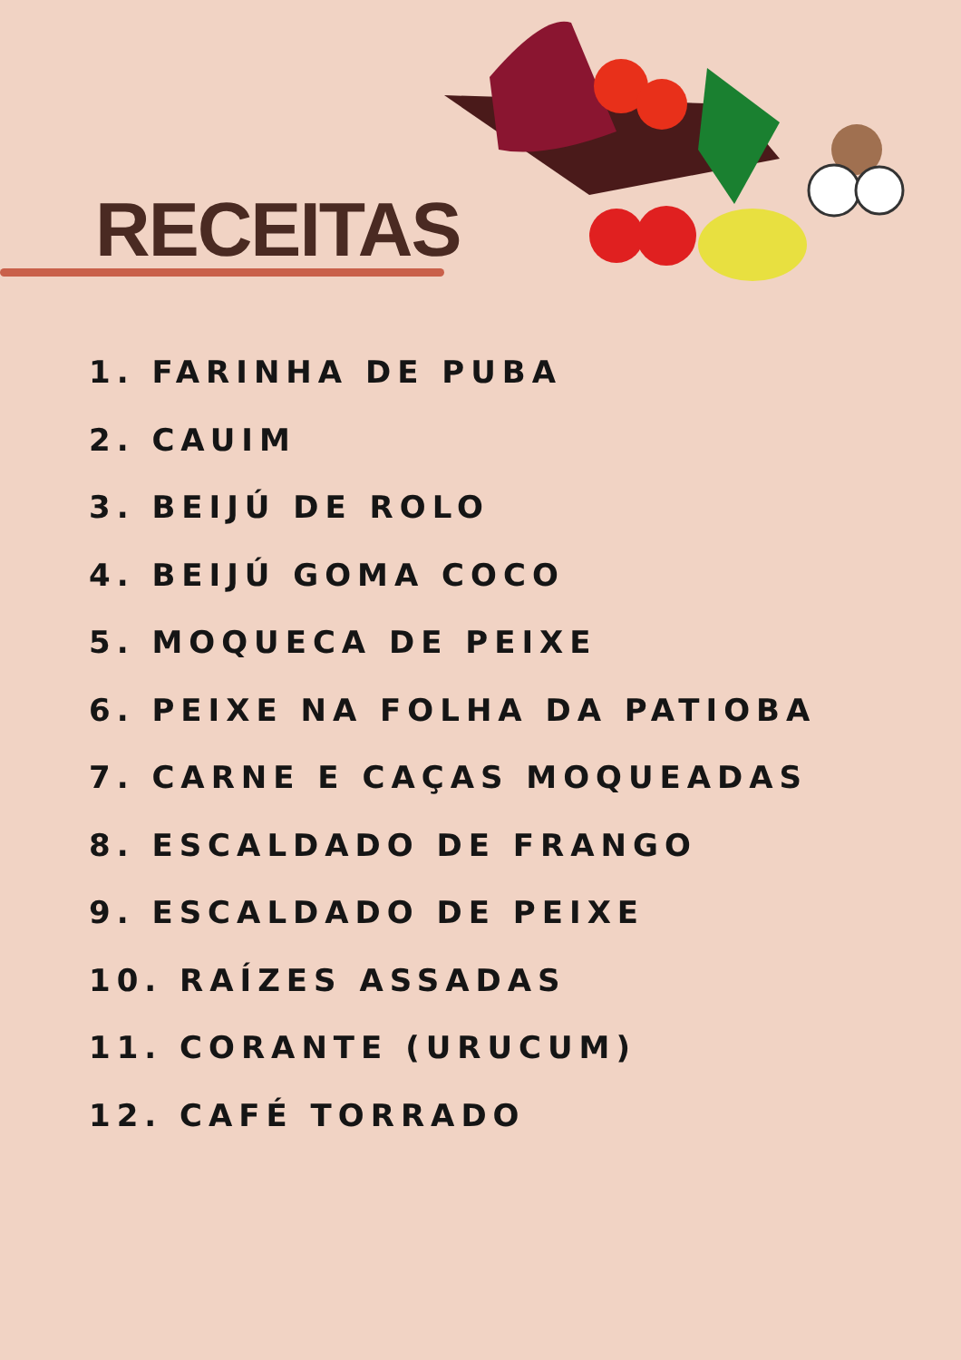RECEITAS
1. FARINHA DE PUBA
2. CAUIM
3. BEIJÚ DE ROLO
4. BEIJÚ GOMA COCO
5. MOQUECA DE PEIXE
6. PEIXE NA FOLHA DA PATIOBA
7. CARNE E CAÇAS MOQUEADAS
8. ESCALDADO DE FRANGO
9. ESCALDADO DE PEIXE
10. RAÍZES ASSADAS
11. CORANTE (URUCUM)
12. CAFÉ TORRADO